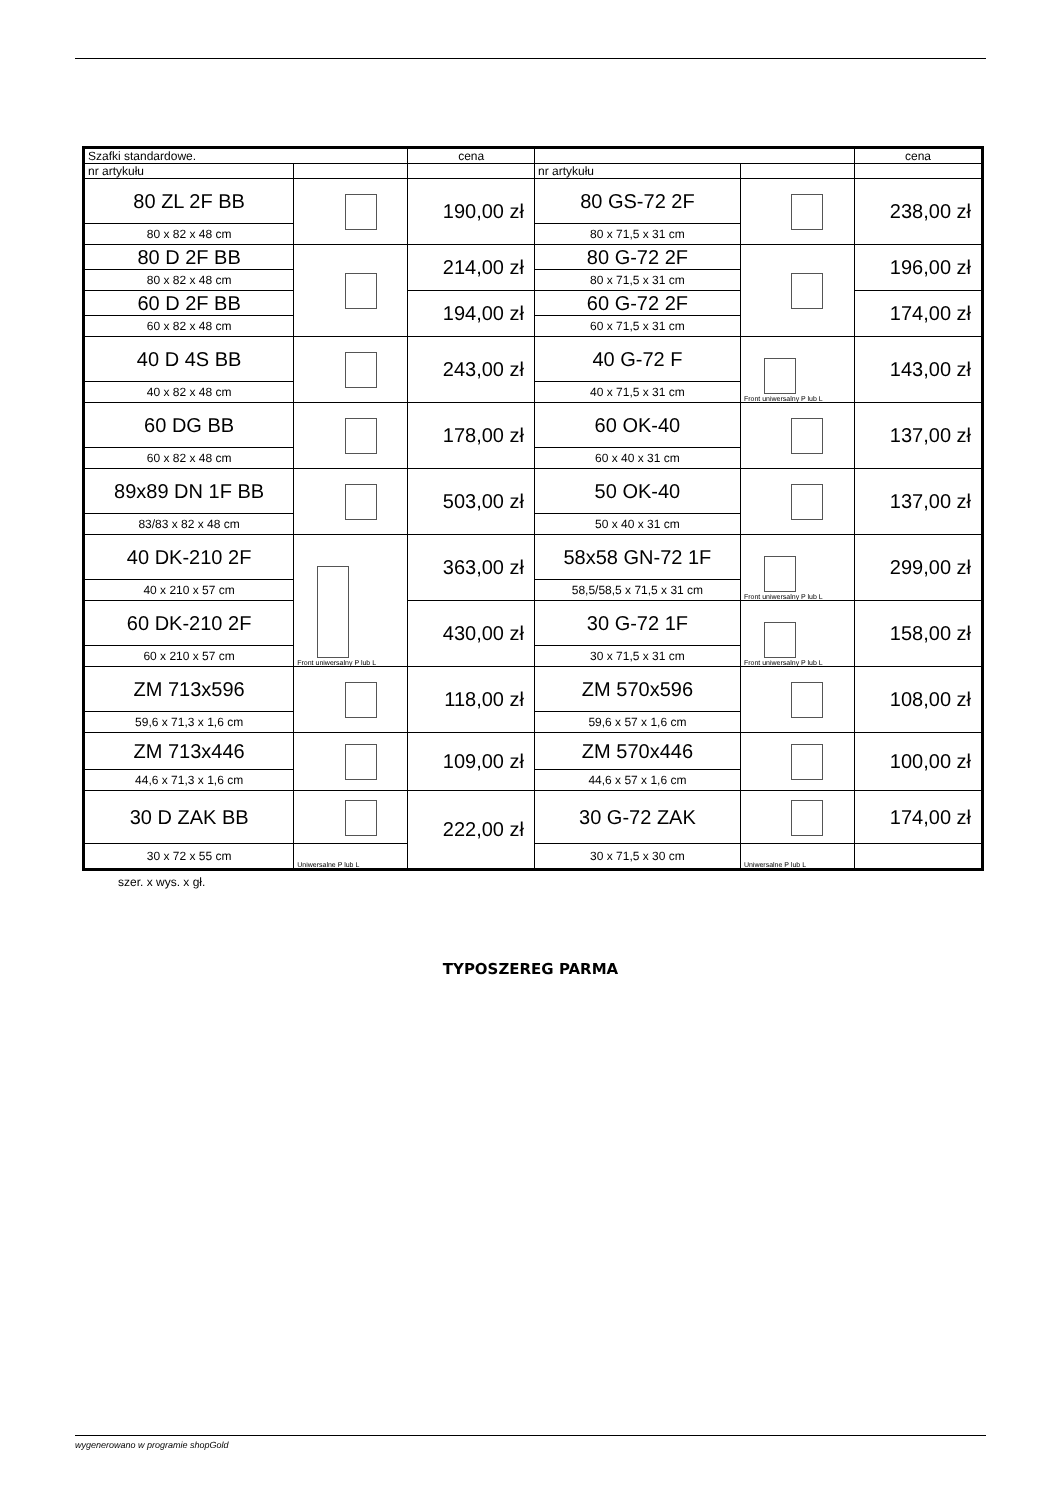| Szafki standardowe. | | cena | | | cena |
| nr artykułu | | | nr artykułu | | |
| 80 ZL 2F BB | | 190,00 zł | 80 GS-72 2F | | 238,00 zł |
| 80 x 82 x 48 cm | | | 80 x 71,5 x 31 cm | | |
| 80 D 2F BB | | 214,00 zł | 80 G-72 2F | | 196,00 zł |
| 80 x 82 x 48 cm | | | 80 x 71,5 x 31 cm | | |
| 60 D 2F BB | | 194,00 zł | 60 G-72 2F | | 174,00 zł |
| 60 x 82 x 48 cm | | | 60 x 71,5 x 31 cm | | |
| 40 D 4S BB | | 243,00 zł | 40 G-72 F | Front uniwersalny P lub L | 143,00 zł |
| 40 x 82 x 48 cm | | | 40 x 71,5 x 31 cm | | |
| 60 DG BB | | 178,00 zł | 60 OK-40 | | 137,00 zł |
| 60 x 82 x 48 cm | | | 60 x 40 x 31 cm | | |
| 89x89 DN 1F BB | | 503,00 zł | 50 OK-40 | | 137,00 zł |
| 83/83 x 82 x 48 cm | | | 50 x 40 x 31 cm | | |
| 40 DK-210 2F | Front uniwersalny P lub L | 363,00 zł | 58x58 GN-72 1F | Front uniwersalny P lub L | 299,00 zł |
| 40 x 210 x 57 cm | | | 58,5/58,5 x 71,5 x 31 cm | | |
| 60 DK-210 2F | | 430,00 zł | 30 G-72 1F | Front uniwersalny P lub L | 158,00 zł |
| 60 x 210 x 57 cm | | | 30 x 71,5 x 31 cm | | |
| ZM 713x596 | | 118,00 zł | ZM 570x596 | | 108,00 zł |
| 59,6 x 71,3 x 1,6 cm | | | 59,6 x 57 x 1,6 cm | | |
| ZM 713x446 | | 109,00 zł | ZM 570x446 | | 100,00 zł |
| 44,6 x 71,3 x 1,6 cm | | | 44,6 x 57 x 1,6 cm | | |
| 30 D ZAK BB | | 222,00 zł | 30 G-72 ZAK | | 174,00 zł |
| 30 x 72 x 55 cm | Uniwersalne P lub L | | 30 x 71,5 x 30 cm | Uniwersalne P lub L | |
szer. x wys. x gł.
TYPOSZEREG PARMA
wygenerowano w programie shopGold